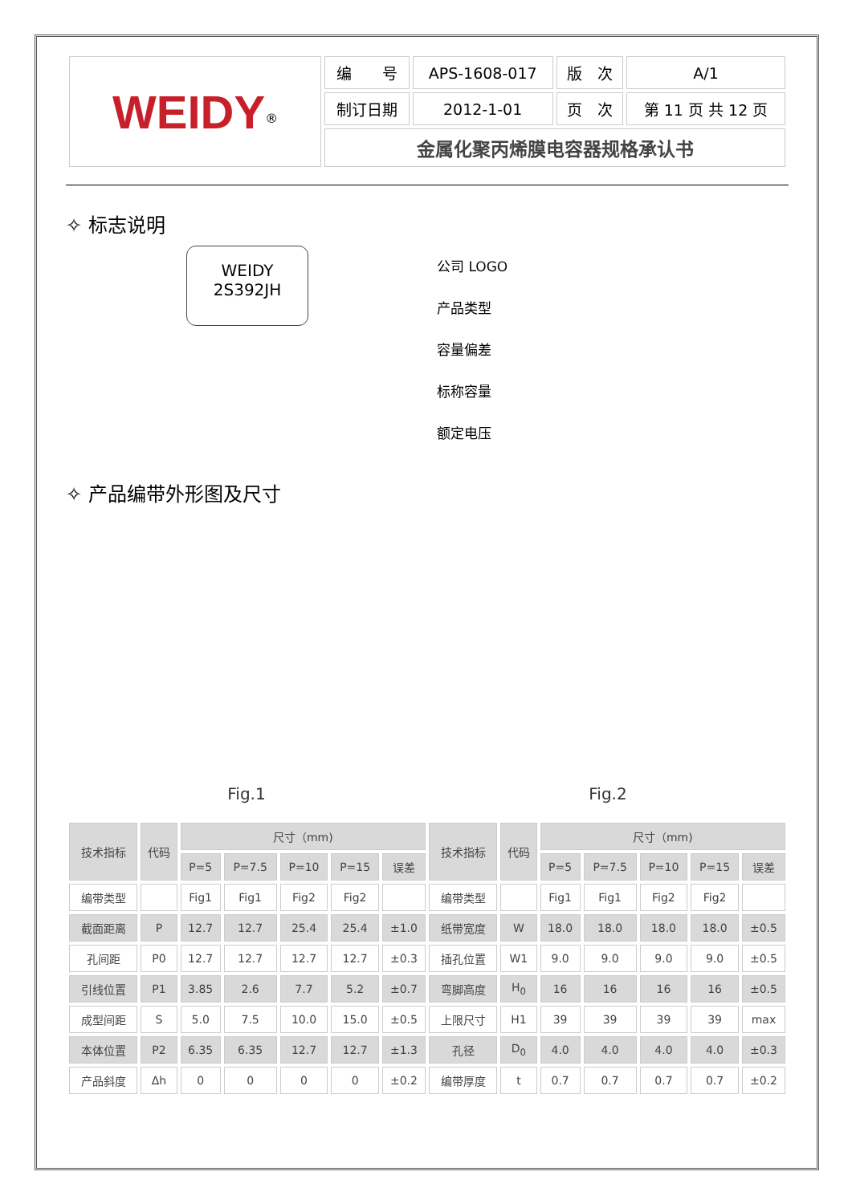| WEIDY<sup>®</sup> | 编 号 | APS-1608-017 | 版 次 | A/1 |
| | 制订日期 | 2012-1-01 | 页 次 | 第 11 页 共 12 页 |
| | 金属化聚丙烯膜电容器规格承认书 | | | |
✧ 标志说明
WEIDY
2S392JH
公司 LOGO
产品类型
容量偏差
标称容量
额定电压
✧ 产品编带外形图及尺寸
Fig.1
Fig.2
| 技术指标 | 代码 | 尺寸（mm) | | | | | 技术指标 | 代码 | 尺寸（mm) | | | | |
| --- | --- | --- | --- | --- | --- | --- | --- | --- | --- | --- | --- | --- | --- |
| | | P=5 | P=7.5 | P=10 | P=15 | 误差 | | | P=5 | P=7.5 | P=10 | P=15 | 误差 |
| 编带类型 | | Fig1 | Fig1 | Fig2 | Fig2 | | 编带类型 | | Fig1 | Fig1 | Fig2 | Fig2 | |
| 截面距离 | P | 12.7 | 12.7 | 25.4 | 25.4 | ±1.0 | 纸带宽度 | W | 18.0 | 18.0 | 18.0 | 18.0 | ±0.5 |
| 孔间距 | P0 | 12.7 | 12.7 | 12.7 | 12.7 | ±0.3 | 插孔位置 | W1 | 9.0 | 9.0 | 9.0 | 9.0 | ±0.5 |
| 引线位置 | P1 | 3.85 | 2.6 | 7.7 | 5.2 | ±0.7 | 弯脚高度 | H<sub>0</sub> | 16 | 16 | 16 | 16 | ±0.5 |
| 成型间距 | S | 5.0 | 7.5 | 10.0 | 15.0 | ±0.5 | 上限尺寸 | H1 | 39 | 39 | 39 | 39 | max |
| 本体位置 | P2 | 6.35 | 6.35 | 12.7 | 12.7 | ±1.3 | 孔径 | D<sub>0</sub> | 4.0 | 4.0 | 4.0 | 4.0 | ±0.3 |
| 产品斜度 | Δh | 0 | 0 | 0 | 0 | ±0.2 | 编带厚度 | t | 0.7 | 0.7 | 0.7 | 0.7 | ±0.2 |